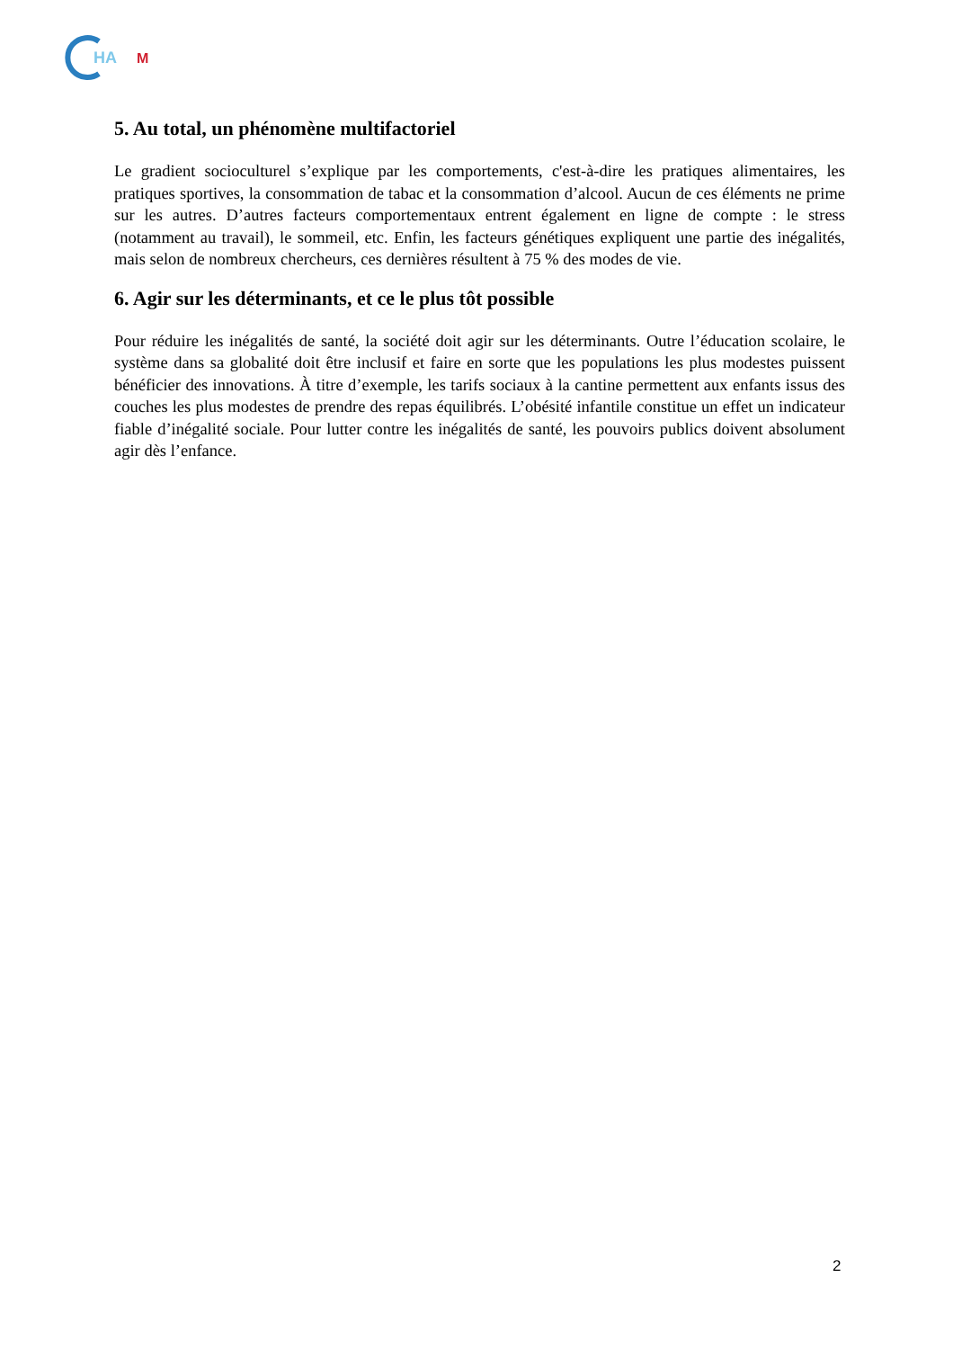HA
M
5. Au total, un phénomène multifactoriel
Le gradient socioculturel s’explique par les comportements, c'est-à-dire les pratiques alimentaires, les pratiques sportives, la consommation de tabac et la consommation d’alcool. Aucun de ces éléments ne prime sur les autres. D’autres facteurs comportementaux entrent également en ligne de compte : le stress (notamment au travail), le sommeil, etc. Enfin, les facteurs génétiques expliquent une partie des inégalités, mais selon de nombreux chercheurs, ces dernières résultent à 75 % des modes de vie.
6. Agir sur les déterminants, et ce le plus tôt possible
Pour réduire les inégalités de santé, la société doit agir sur les déterminants. Outre l’éducation scolaire, le système dans sa globalité doit être inclusif et faire en sorte que les populations les plus modestes puissent bénéficier des innovations. À titre d’exemple, les tarifs sociaux à la cantine permettent aux enfants issus des couches les plus modestes de prendre des repas équilibrés. L’obésité infantile constitue un effet un indicateur fiable d’inégalité sociale. Pour lutter contre les inégalités de santé, les pouvoirs publics doivent absolument agir dès l’enfance.
2